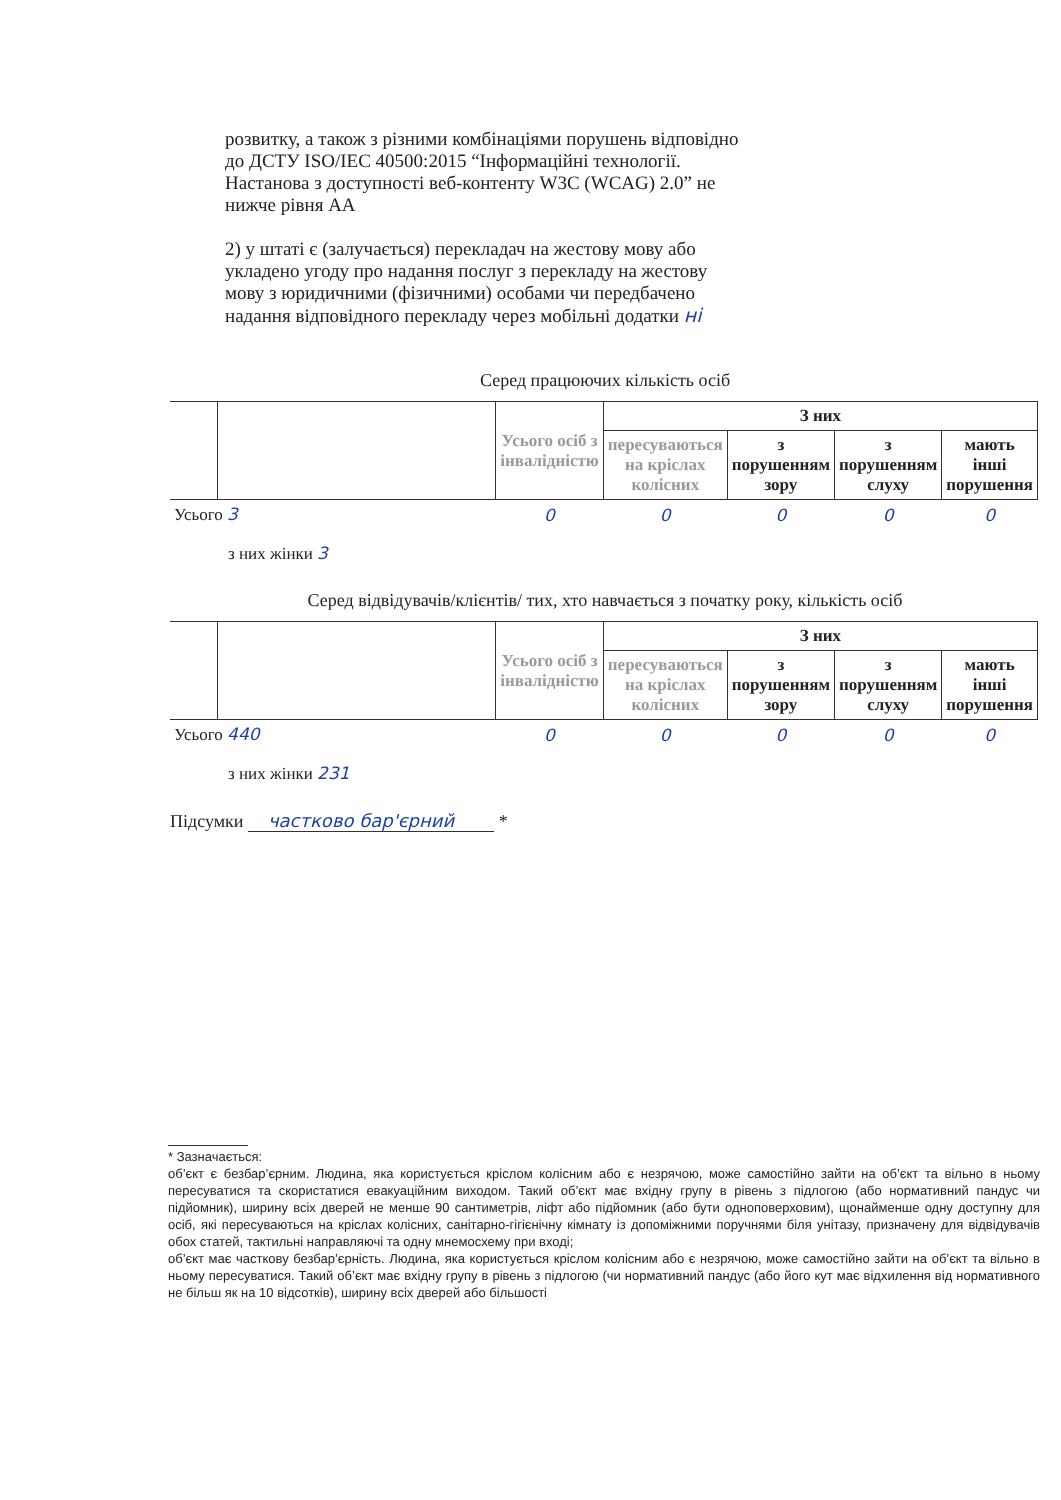розвитку, а також з різними комбінаціями порушень відповідно до ДСТУ ISO/IEC 40500:2015 “Інформаційні технології. Настанова з доступності веб-контенту W3C (WCAG) 2.0” не нижче рівня АА
2) у штаті є (залучається) перекладач на жестову мову або укладено угоду про надання послуг з перекладу на жестову мову з юридичними (фізичними) особами чи передбачено надання відповідного перекладу через мобільні додатки ні
Серед працюючих кількість осіб
| | | Усього осіб з інвалідністю | З них | | | |
| | | | пересуваються на кріслах колісних | з порушенням зору | з порушенням слуху | мають інші порушення |
| Усього 3 | | 0 | 0 | 0 | 0 | 0 |
з них жінки 3
Серед відвідувачів/клієнтів/ тих, хто навчається з початку року, кількість осіб
| | | Усього осіб з інвалідністю | З них | | | |
| | | | пересуваються на кріслах колісних | з порушенням зору | з порушенням слуху | мають інші порушення |
| Усього 440 | | 0 | 0 | 0 | 0 | 0 |
з них жінки 231
Підсумки частково бар'єрний *
* Зазначається:
об’єкт є безбар’єрним. Людина, яка користується кріслом колісним або є незрячою, може самостійно зайти на об’єкт та вільно в ньому пересуватися та скористатися евакуаційним виходом. Такий об’єкт має вхідну групу в рівень з підлогою (або нормативний пандус чи підйомник), ширину всіх дверей не менше 90 сантиметрів, ліфт або підйомник (або бути одноповерховим), щонайменше одну доступну для осіб, які пересуваються на кріслах колісних, санітарно-гігієнічну кімнату із допоміжними поручнями біля унітазу, призначену для відвідувачів обох статей, тактильні направляючі та одну мнемосхему при вході;
об’єкт має часткову безбар’єрність. Людина, яка користується кріслом колісним або є незрячою, може самостійно зайти на об’єкт та вільно в ньому пересуватися. Такий об’єкт має вхідну групу в рівень з підлогою (чи нормативний пандус (або його кут має відхилення від нормативного не більш як на 10 відсотків), ширину всіх дверей або більшості